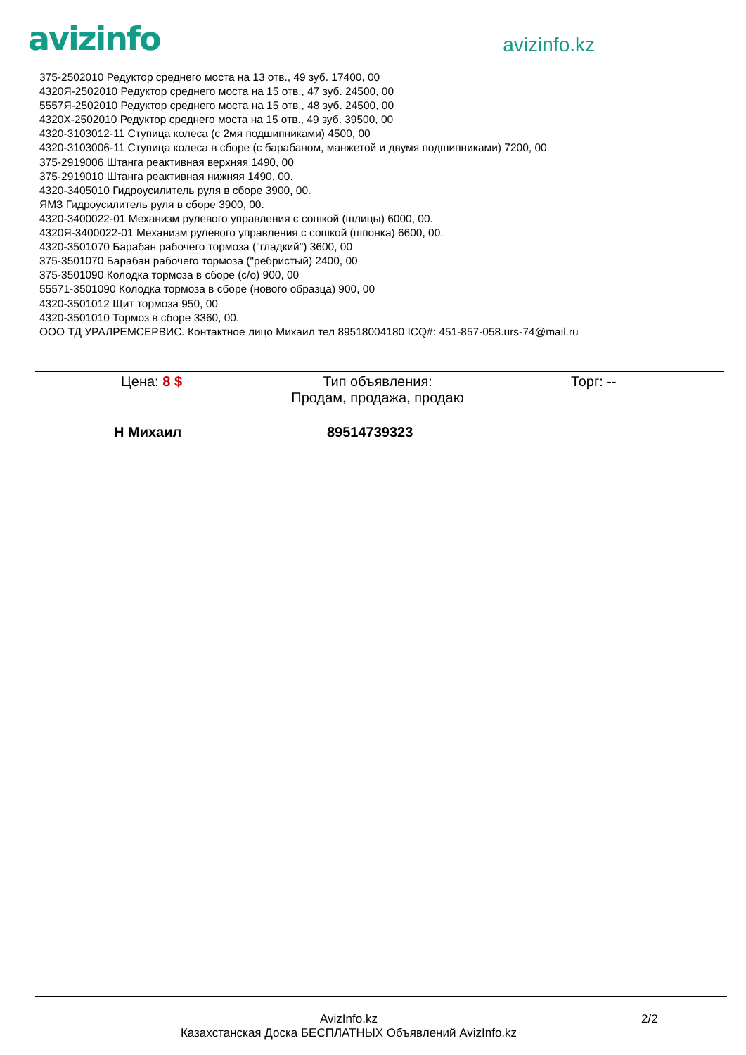avizinfo
avizinfo.kz
375-2502010 Редуктор среднего моста на 13 отв., 49 зуб. 17400, 00
4320Я-2502010 Редуктор среднего моста на 15 отв., 47 зуб. 24500, 00
5557Я-2502010 Редуктор среднего моста на 15 отв., 48 зуб. 24500, 00
4320Х-2502010 Редуктор среднего моста на 15 отв., 49 зуб. 39500, 00
4320-3103012-11 Ступица колеса (с 2мя подшипниками) 4500, 00
4320-3103006-11 Ступица колеса в сборе (с барабаном, манжетой и двумя подшипниками) 7200, 00
375-2919006 Штанга реактивная верхняя 1490, 00
375-2919010 Штанга реактивная нижняя 1490, 00.
4320-3405010 Гидроусилитель руля в сборе 3900, 00.
ЯМЗ Гидроусилитель руля в сборе 3900, 00.
4320-3400022-01 Механизм рулевого управления с сошкой (шлицы) 6000, 00.
4320Я-3400022-01 Механизм рулевого управления с сошкой (шпонка) 6600, 00.
4320-3501070 Барабан рабочего тормоза ("гладкий") 3600, 00
375-3501070 Барабан рабочего тормоза ("ребристый) 2400, 00
375-3501090 Колодка тормоза в сборе (с/о) 900, 00
55571-3501090 Колодка тормоза в сборе (нового образца) 900, 00
4320-3501012 Щит тормоза 950, 00
4320-3501010 Тормоз в сборе 3360, 00.
ООО ТД УРАЛРЕМСЕРВИС. Контактное лицо Михаил тел 89518004180 ICQ#: 451-857-058.urs-74@mail.ru
Цена: 8 $ Тип объявления:
Продам, продажа, продаю
Торг: --
Н Михаил 89514739323
AvizInfo.kz
Казахстанская Доска БЕСПЛАТНЫХ Объявлений AvizInfo.kz
2/2